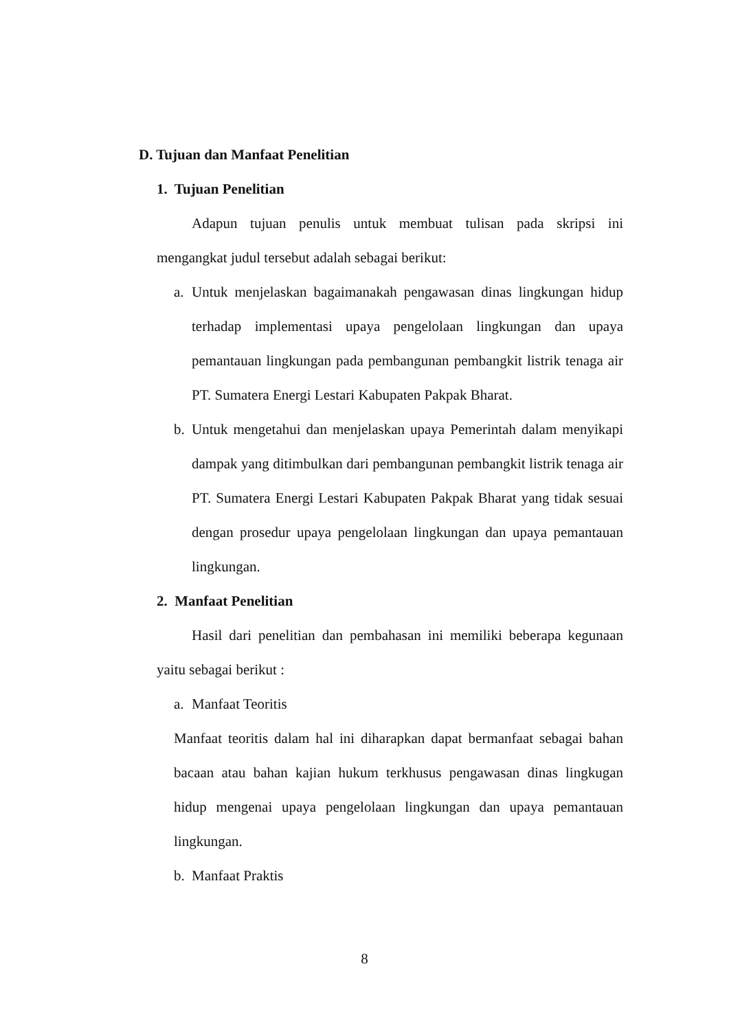D. Tujuan dan Manfaat Penelitian
1. Tujuan Penelitian
Adapun tujuan penulis untuk membuat tulisan pada skripsi ini mengangkat judul tersebut adalah sebagai berikut:
a. Untuk menjelaskan bagaimanakah pengawasan dinas lingkungan hidup terhadap implementasi upaya pengelolaan lingkungan dan upaya pemantauan lingkungan pada pembangunan pembangkit listrik tenaga air PT. Sumatera Energi Lestari Kabupaten Pakpak Bharat.
b. Untuk mengetahui dan menjelaskan upaya Pemerintah dalam menyikapi dampak yang ditimbulkan dari pembangunan pembangkit listrik tenaga air PT. Sumatera Energi Lestari Kabupaten Pakpak Bharat yang tidak sesuai dengan prosedur upaya pengelolaan lingkungan dan upaya pemantauan lingkungan.
2. Manfaat Penelitian
Hasil dari penelitian dan pembahasan ini memiliki beberapa kegunaan yaitu sebagai berikut :
a. Manfaat Teoritis
Manfaat teoritis dalam hal ini diharapkan dapat bermanfaat sebagai bahan bacaan atau bahan kajian hukum terkhusus pengawasan dinas lingkugan hidup mengenai upaya pengelolaan lingkungan dan upaya pemantauan lingkungan.
b. Manfaat Praktis
8